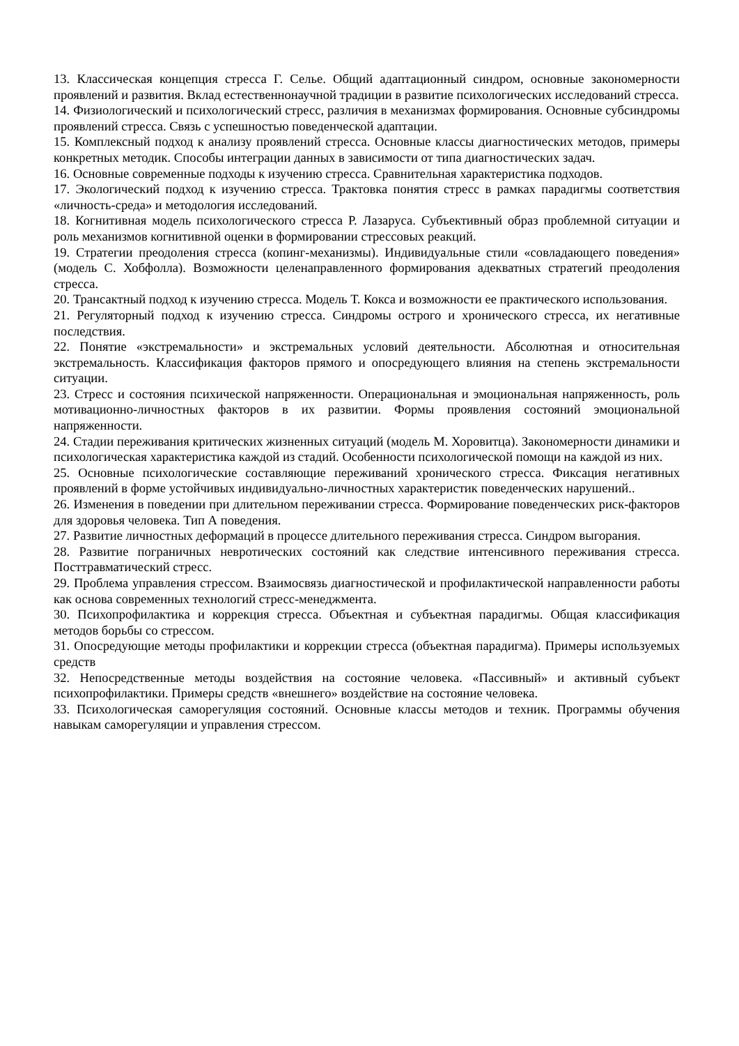13. Классическая концепция стресса Г. Селье. Общий адаптационный синдром, основные закономерности проявлений и развития. Вклад естественнонаучной традиции в развитие психологических исследований стресса.
14. Физиологический и психологический стресс, различия в механизмах формирования. Основные субсиндромы проявлений стресса. Связь с успешностью поведенческой адаптации.
15. Комплексный подход к анализу проявлений стресса. Основные классы диагностических методов, примеры конкретных методик. Способы интеграции данных в зависимости от типа диагностических задач.
16. Основные современные подходы к изучению стресса. Сравнительная характеристика подходов.
17. Экологический подход к изучению стресса. Трактовка понятия стресс в рамках парадигмы соответствия «личность-среда» и методология исследований.
18. Когнитивная модель психологического стресса Р. Лазаруса. Субъективный образ проблемной ситуации и роль механизмов когнитивной оценки в формировании стрессовых реакций.
19. Стратегии преодоления стресса (копинг-механизмы). Индивидуальные стили «совладающего поведения» (модель С. Хобфолла). Возможности целенаправленного формирования адекватных стратегий преодоления стресса.
20. Трансактный подход к изучению стресса. Модель Т. Кокса и возможности ее практического использования.
21. Регуляторный подход к изучению стресса. Синдромы острого и хронического стресса, их негативные последствия.
22. Понятие «экстремальности» и экстремальных условий деятельности. Абсолютная и относительная экстремальность. Классификация факторов прямого и опосредующего влияния на степень экстремальности ситуации.
23. Стресс и состояния психической напряженности. Операциональная и эмоциональная напряженность, роль мотивационно-личностных факторов в их развитии. Формы проявления состояний эмоциональной напряженности.
24. Стадии переживания критических жизненных ситуаций (модель М. Хоровитца). Закономерности динамики и психологическая характеристика каждой из стадий. Особенности психологической помощи на каждой из них.
25. Основные психологические составляющие переживаний хронического стресса. Фиксация негативных проявлений в форме устойчивых индивидуально-личностных характеристик поведенческих нарушений..
26. Изменения в поведении при длительном переживании стресса. Формирование поведенческих риск-факторов для здоровья человека. Тип А поведения.
27. Развитие личностных деформаций в процессе длительного переживания стресса. Синдром выгорания.
28. Развитие пограничных невротических состояний как следствие интенсивного переживания стресса. Посттравматический стресс.
29. Проблема управления стрессом. Взаимосвязь диагностической и профилактической направленности работы как основа современных технологий стресс-менеджмента.
30. Психопрофилактика и коррекция стресса. Объектная и субъектная парадигмы. Общая классификация методов борьбы со стрессом.
31. Опосредующие методы профилактики и коррекции стресса (объектная парадигма). Примеры используемых средств
32. Непосредственные методы воздействия на состояние человека. «Пассивный» и активный субъект психопрофилактики. Примеры средств «внешнего» воздействие на состояние человека.
33. Психологическая саморегуляция состояний. Основные классы методов и техник. Программы обучения навыкам саморегуляции и управления стрессом.